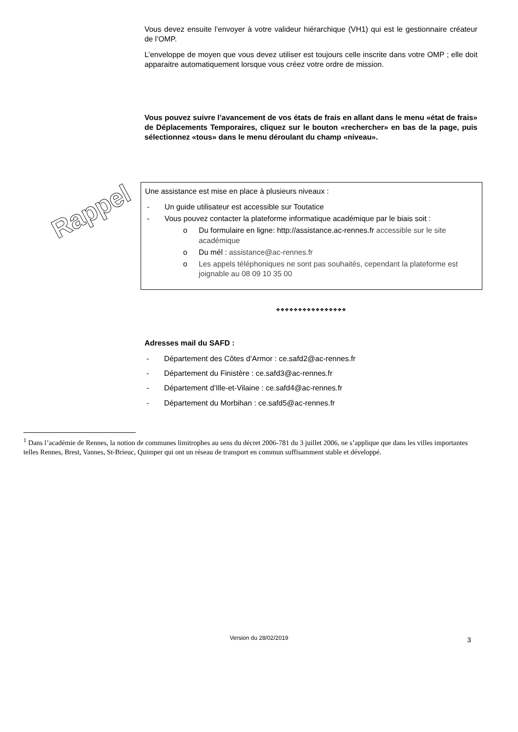Vous devez ensuite l’envoyer à votre valideur hiérarchique (VH1) qui est le gestionnaire créateur de l’OMP.
L’enveloppe de moyen que vous devez utiliser est toujours celle inscrite dans votre OMP ; elle doit apparaitre automatiquement lorsque vous créez votre ordre de mission.
Vous pouvez suivre l’avancement de vos états de frais en allant dans le menu «état de frais» de Déplacements Temporaires, cliquez sur le bouton «rechercher» en bas de la page, puis sélectionnez «tous» dans le menu déroulant du champ «niveau».
Rappel
Une assistance est mise en place à plusieurs niveaux :
- Un guide utilisateur est accessible sur Toutatice
- Vous pouvez contacter la plateforme informatique académique par le biais soit :
o Du formulaire en ligne: http://assistance.ac-rennes.fr accessible sur le site académique
o Du mél : assistance@ac-rennes.fr
o Les appels téléphoniques ne sont pas souhaités, cependant la plateforme est joignable au 08 09 10 35 00
❖❖❖❖❖❖❖❖❖❖❖❖❖❖❖❖
Adresses mail du SAFD :
- Département des Côtes d’Armor : ce.safd2@ac-rennes.fr
- Département du Finistère : ce.safd3@ac-rennes.fr
- Département d’Ille-et-Vilaine : ce.safd4@ac-rennes.fr
- Département du Morbihan : ce.safd5@ac-rennes.fr
<sup>1</sup> Dans l’académie de Rennes, la notion de communes limitrophes au sens du décret 2006-781 du 3 juillet 2006, ne s’applique que dans les villes importantes telles Rennes, Brest, Vannes, St-Brieuc, Quimper qui ont un réseau de transport en commun suffisamment stable et développé.
Version du 28/02/2019 3